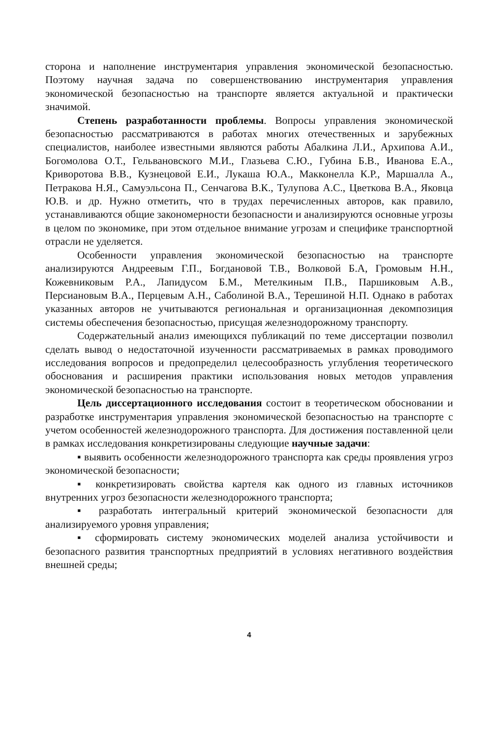сторона и наполнение инструментария управления экономической безопасностью. Поэтому научная задача по совершенствованию инструментария управления экономической безопасностью на транспорте является актуальной и практически значимой.
Степень разработанности проблемы. Вопросы управления экономической безопасностью рассматриваются в работах многих отечественных и зарубежных специалистов, наиболее известными являются работы Абалкина Л.И., Архипова А.И., Богомолова О.Т., Гельвановского М.И., Глазьева С.Ю., Губина Б.В., Иванова Е.А., Криворотова В.В., Кузнецовой Е.И., Лукаша Ю.А., Макконелла К.Р., Маршалла А., Петракова Н.Я., Самуэльсона П., Сенчагова В.К., Тулупова А.С., Цветкова В.А., Яковца Ю.В. и др. Нужно отметить, что в трудах перечисленных авторов, как правило, устанавливаются общие закономерности безопасности и анализируются основные угрозы в целом по экономике, при этом отдельное внимание угрозам и специфике транспортной отрасли не уделяется.
Особенности управления экономической безопасностью на транспорте анализируются Андреевым Г.П., Богдановой Т.В., Волковой Б.А, Громовым Н.Н., Кожевниковым Р.А., Лапидусом Б.М., Метелкиным П.В., Паршиковым А.В., Персиановым В.А., Перцевым А.Н., Саболиной В.А., Терешиной Н.П. Однако в работах указанных авторов не учитываются региональная и организационная декомпозиция системы обеспечения безопасностью, присущая железнодорожному транспорту.
Содержательный анализ имеющихся публикаций по теме диссертации позволил сделать вывод о недостаточной изученности рассматриваемых в рамках проводимого исследования вопросов и предопределил целесообразность углубления теоретического обоснования и расширения практики использования новых методов управления экономической безопасностью на транспорте.
Цель диссертационного исследования состоит в теоретическом обосновании и разработке инструментария управления экономической безопасностью на транспорте с учетом особенностей железнодорожного транспорта. Для достижения поставленной цели в рамках исследования конкретизированы следующие научные задачи:
▪ выявить особенности железнодорожного транспорта как среды проявления угроз экономической безопасности;
▪ конкретизировать свойства картеля как одного из главных источников внутренних угроз безопасности железнодорожного транспорта;
▪ разработать интегральный критерий экономической безопасности для анализируемого уровня управления;
▪ сформировать систему экономических моделей анализа устойчивости и безопасного развития транспортных предприятий в условиях негативного воздействия внешней среды;
4